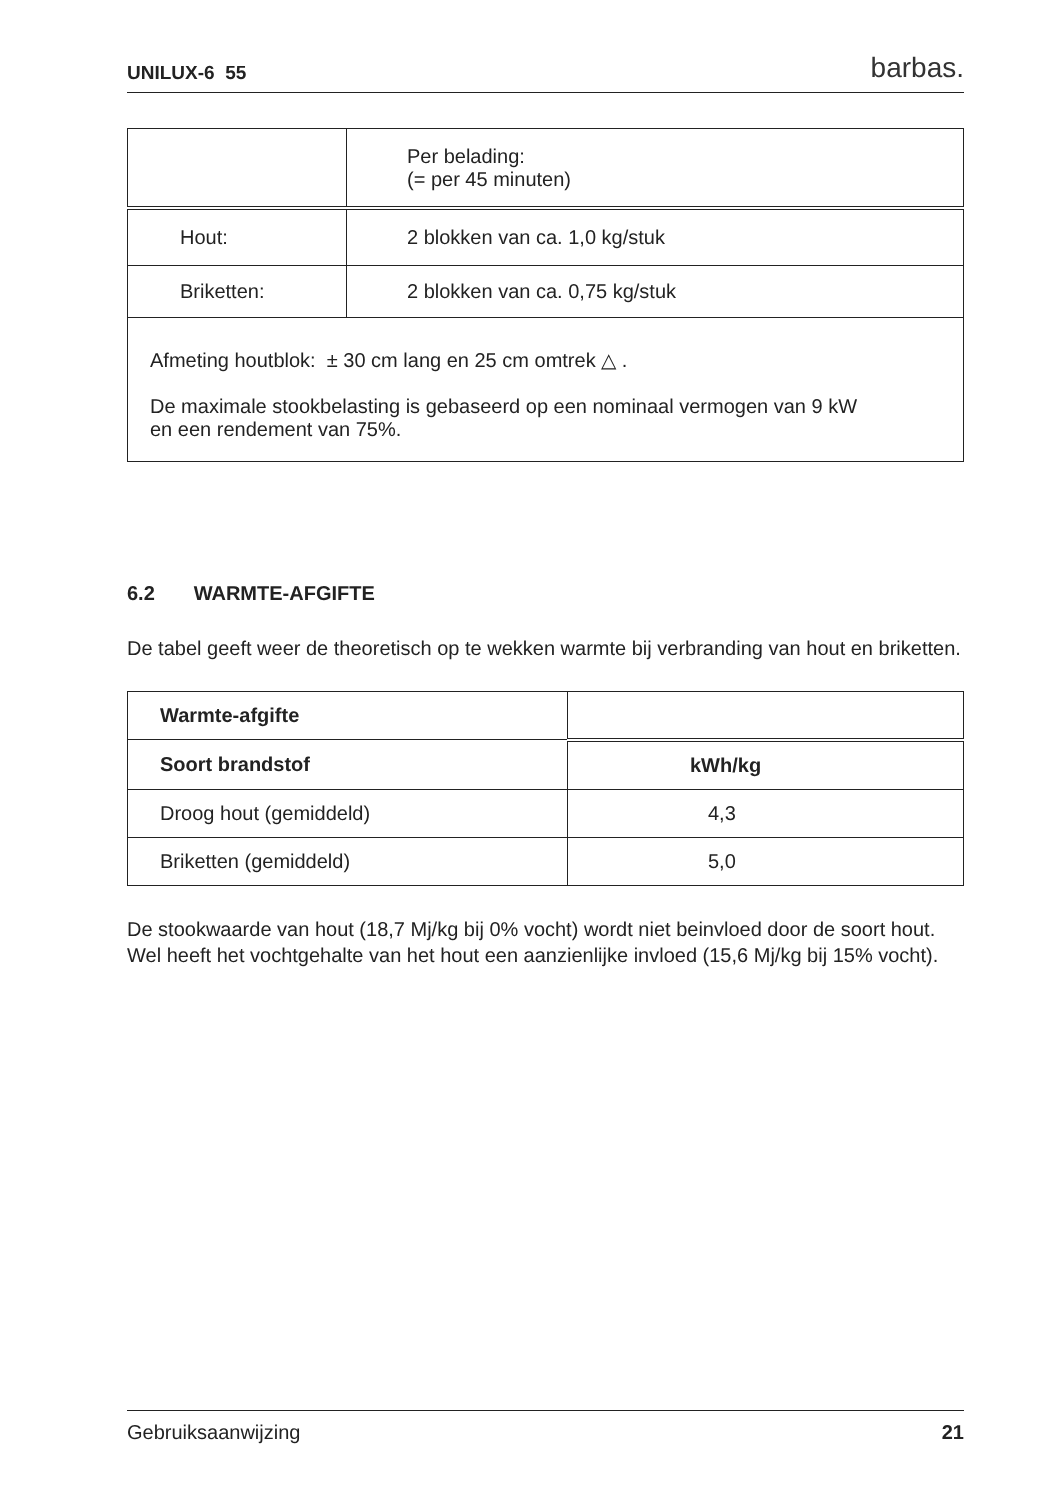UNILUX-6 55 barbas.
| | Per belading: (= per 45 minuten) |
| Hout: | 2 blokken van ca. 1,0 kg/stuk |
| Briketten: | 2 blokken van ca. 0,75 kg/stuk |
| Afmeting houtblok: ± 30 cm lang en 25 cm omtrek △ . De maximale stookbelasting is gebaseerd op een nominaal vermogen van 9 kW en een rendement van 75%. | |
6.2 WARMTE-AFGIFTE
De tabel geeft weer de theoretisch op te wekken warmte bij verbranding van hout en briketten.
| Warmte-afgifte | |
| Soort brandstof | kWh/kg |
| Droog hout (gemiddeld) | 4,3 |
| Briketten (gemiddeld) | 5,0 |
De stookwaarde van hout (18,7 Mj/kg bij 0% vocht) wordt niet beinvloed door de soort hout. Wel heeft het vochtgehalte van het hout een aanzienlijke invloed (15,6 Mj/kg bij 15% vocht).
Gebruiksaanwijzing 21